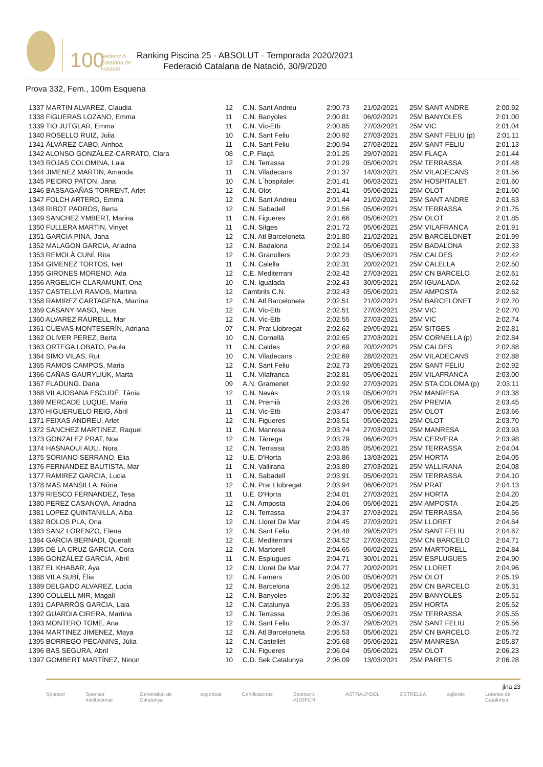100
Federació Catalana de Natació
Ranking Piscina 25 - ABSOLUT - Temporada 2020/2021
Federació Catalana de Natació, 30/9/2020
Prova 332, Fem., 100m Esquena
| 1337 MARTIN ALVAREZ, Claudia | 12 | C.N. Sant Andreu | 2:00.73 | 21/02/2021 | 25M SANT ANDRE | 2:00.92 |
| 1338 FIGUERAS LOZANO, Emma | 11 | C.N. Banyoles | 2:00.81 | 06/02/2021 | 25M BANYOLES | 2:01.00 |
| 1339 TIO JUTGLAR, Emma | 11 | C.N. Vic-Etb | 2:00.85 | 27/03/2021 | 25M VIC | 2:01.04 |
| 1340 ROSELLO RUIZ, Julia | 10 | C.N. Sant Feliu | 2:00.92 | 27/03/2021 | 25M SANT FELIU (p) | 2:01.11 |
| 1341 ÁLVAREZ CABO, Ainhoa | 11 | C.N. Sant Feliu | 2:00.94 | 27/03/2021 | 25M SANT FELIU | 2:01.13 |
| 1342 ALONSO GONZÁLEZ-CARRATO, Clara | 08 | C.P. Flaçà | 2:01.25 | 29/07/2021 | 25M FLAÇA | 2:01.44 |
| 1343 ROJAS COLOMINA, Laia | 12 | C.N. Terrassa | 2:01.29 | 05/06/2021 | 25M TERRASSA | 2:01.48 |
| 1344 JIMENEZ MARTIN, Amanda | 11 | C.N. Viladecans | 2:01.37 | 14/03/2021 | 25M VILADECANS | 2:01.56 |
| 1345 PEIDRO PATON, Jana | 10 | C.N. L´hospitalet | 2:01.41 | 06/03/2021 | 25M HOSPITALET | 2:01.60 |
| 1346 BASSAGAÑAS TORRENT, Arlet | 12 | C.N. Olot | 2:01.41 | 05/06/2021 | 25M OLOT | 2:01.60 |
| 1347 FOLCH ARTERO, Emma | 12 | C.N. Sant Andreu | 2:01.44 | 21/02/2021 | 25M SANT ANDRE | 2:01.63 |
| 1348 RIBOT PADROS, Berta | 12 | C.N. Sabadell | 2:01.56 | 05/06/2021 | 25M TERRASSA | 2:01.75 |
| 1349 SANCHEZ YMBERT, Marina | 11 | C.N. Figueres | 2:01.66 | 05/06/2021 | 25M OLOT | 2:01.85 |
| 1350 FULLERA MARTIN, Vinyet | 11 | C.N. Sitges | 2:01.72 | 05/06/2021 | 25M VILAFRANCA | 2:01.91 |
| 1351 GARCIA PINA, Jana | 12 | C.N. Atl Barceloneta | 2:01.80 | 21/02/2021 | 25M BARCELONET | 2:01.99 |
| 1352 MALAGON GARCIA, Ariadna | 12 | C.N. Badalona | 2:02.14 | 05/06/2021 | 25M BADALONA | 2:02.33 |
| 1353 REMOLÀ CUNÍ, Rita | 12 | C.N. Granollers | 2:02.23 | 05/06/2021 | 25M CALDES | 2:02.42 |
| 1354 GIMENEZ TORTOS, Ivet | 11 | C.N. Calella | 2:02.31 | 20/02/2021 | 25M CALELLA | 2:02.50 |
| 1355 GIRONES MORENO, Ada | 12 | C.E. Mediterrani | 2:02.42 | 27/03/2021 | 25M CN BARCELO | 2:02.61 |
| 1356 ARGELICH CLARAMUNT, Ona | 10 | C.N. Igualada | 2:02.43 | 30/05/2021 | 25M IGUALADA | 2:02.62 |
| 1357 CASTELLVI RAMOS, Martina | 12 | Cambrils C.N. | 2:02.43 | 05/06/2021 | 25M AMPOSTA | 2:02.62 |
| 1358 RAMIREZ CARTAGENA, Martina | 12 | C.N. Atl Barceloneta | 2:02.51 | 21/02/2021 | 25M BARCELONET | 2:02.70 |
| 1359 CASANY MASO, Neus | 12 | C.N. Vic-Etb | 2:02.51 | 27/03/2021 | 25M VIC | 2:02.70 |
| 1360 ALVAREZ RAURELL, Mar | 12 | C.N. Vic-Etb | 2:02.55 | 27/03/2021 | 25M VIC | 2:02.74 |
| 1361 CUEVAS MONTESERÍN, Adriana | 07 | C.N. Prat Llobregat | 2:02.62 | 29/05/2021 | 25M SITGES | 2:02.81 |
| 1362 OLIVER PEREZ, Berta | 10 | C.N. Cornellà | 2:02.65 | 27/03/2021 | 25M CORNELLA (p) | 2:02.84 |
| 1363 ORTEGA LOBATO, Paula | 11 | C.N. Caldes | 2:02.69 | 20/02/2021 | 25M CALDES | 2:02.88 |
| 1364 SIMO VILAS, Rut | 10 | C.N. Viladecans | 2:02.69 | 28/02/2021 | 25M VILADECANS | 2:02.88 |
| 1365 RAMOS CAMPOS, Maria | 12 | C.N. Sant Feliu | 2:02.73 | 29/05/2021 | 25M SANT FELIU | 2:02.92 |
| 1366 CAÑAS GAURYLIUK, Marta | 11 | C.N. Vilafranca | 2:02.81 | 05/06/2021 | 25M VILAFRANCA | 2:03.00 |
| 1367 FLADUNG, Daria | 09 | A.N. Gramenet | 2:02.92 | 27/03/2021 | 25M STA COLOMA (p) | 2:03.11 |
| 1368 VILAJOSANA ESCUDÉ, Tània | 12 | C.N. Navàs | 2:03.19 | 05/06/2021 | 25M MANRESA | 2:03.38 |
| 1369 MERCADE LUQUE, Maria | 11 | C.N. Premià | 2:03.26 | 05/06/2021 | 25M PREMIA | 2:03.45 |
| 1370 HIGUERUELO REIG, Abril | 11 | C.N. Vic-Etb | 2:03.47 | 05/06/2021 | 25M OLOT | 2:03.66 |
| 1371 FEIXAS ANDREU, Arlet | 12 | C.N. Figueres | 2:03.51 | 05/06/2021 | 25M OLOT | 2:03.70 |
| 1372 SANCHEZ MARTINEZ, Raquel | 11 | C.N. Manresa | 2:03.74 | 27/03/2021 | 25M MANRESA | 2:03.93 |
| 1373 GONZALEZ PRAT, Noa | 12 | C.N. Tàrrega | 2:03.79 | 06/06/2021 | 25M CERVERA | 2:03.98 |
| 1374 HASNAOUI AULI, Nora | 12 | C.N. Terrassa | 2:03.85 | 05/06/2021 | 25M TERRASSA | 2:04.04 |
| 1375 SORIANO SERRANO, Elia | 12 | U.E. D'Horta | 2:03.86 | 13/03/2021 | 25M HORTA | 2:04.05 |
| 1376 FERNANDEZ BAUTISTA, Mar | 11 | C.N. Vallirana | 2:03.89 | 27/03/2021 | 25M VALLIRANA | 2:04.08 |
| 1377 RAMIREZ GARCIA, Lucia | 11 | C.N. Sabadell | 2:03.91 | 05/06/2021 | 25M TERRASSA | 2:04.10 |
| 1378 MAS MANSILLA, Núria | 12 | C.N. Prat Llobregat | 2:03.94 | 06/06/2021 | 25M PRAT | 2:04.13 |
| 1379 RIESCO FERNANDEZ, Tesa | 11 | U.E. D'Horta | 2:04.01 | 27/03/2021 | 25M HORTA | 2:04.20 |
| 1380 PEREZ CASANOVA, Ariadna | 12 | C.N. Amposta | 2:04.06 | 05/06/2021 | 25M AMPOSTA | 2:04.25 |
| 1381 LOPEZ QUINTANILLA, Alba | 12 | C.N. Terrassa | 2:04.37 | 27/03/2021 | 25M TERRASSA | 2:04.56 |
| 1382 BOLOS PLA, Ona | 12 | C.N. Lloret De Mar | 2:04.45 | 27/03/2021 | 25M LLORET | 2:04.64 |
| 1383 SANZ LORENZO, Elena | 12 | C.N. Sant Feliu | 2:04.48 | 29/05/2021 | 25M SANT FELIU | 2:04.67 |
| 1384 GARCIA BERNADI, Queralt | 12 | C.E. Mediterrani | 2:04.52 | 27/03/2021 | 25M CN BARCELO | 2:04.71 |
| 1385 DE LA CRUZ GARCIA, Cora | 12 | C.N. Martorell | 2:04.65 | 06/02/2021 | 25M MARTORELL | 2:04.84 |
| 1386 GONZÁLEZ GARCIA, Abril | 11 | C.N. Esplugues | 2:04.71 | 30/01/2021 | 25M ESPLUGUES | 2:04.90 |
| 1387 EL KHABAR, Aya | 12 | C.N. Lloret De Mar | 2:04.77 | 20/02/2021 | 25M LLORET | 2:04.96 |
| 1388 VILA SUBÍ, Èlia | 12 | C.N. Farners | 2:05.00 | 05/06/2021 | 25M OLOT | 2:05.19 |
| 1389 DELGADO ALVAREZ, Lucia | 12 | C.N. Barcelona | 2:05.12 | 05/06/2021 | 25M CN BARCELO | 2:05.31 |
| 1390 COLLELL MIR, Magalí | 12 | C.N. Banyoles | 2:05.32 | 20/03/2021 | 25M BANYOLES | 2:05.51 |
| 1391 CAPARRÓS GARCIA, Laia | 12 | C.N. Catalunya | 2:05.33 | 05/06/2021 | 25M HORTA | 2:05.52 |
| 1392 GUARDIA CIRERA, Martina | 12 | C.N. Terrassa | 2:05.36 | 05/06/2021 | 25M TERRASSA | 2:05.55 |
| 1393 MONTERO TOME, Ana | 12 | C.N. Sant Feliu | 2:05.37 | 29/05/2021 | 25M SANT FELIU | 2:05.56 |
| 1394 MARTINEZ JIMENEZ, Maya | 12 | C.N. Atl Barceloneta | 2:05.53 | 05/06/2021 | 25M CN BARCELO | 2:05.72 |
| 1395 BORREGO PECANINS, Júlia | 12 | C.N. Castellet | 2:05.68 | 05/06/2021 | 25M MANRESA | 2:05.87 |
| 1396 BAS SEGURA, Abril | 12 | C.N. Figueres | 2:06.04 | 05/06/2021 | 25M OLOT | 2:06.23 |
| 1397 GOMBERT MARTÍNEZ, Ninon | 10 | C.D. Sek Catalunya | 2:06.09 | 13/03/2021 | 25M PARETS | 2:06.28 |
jina 23
Sponsor Sponsor Institucional Generalitat de Catalunya esportcat Certificacions Sponsors #100FCN ASTRALPOOL ESTRELLA coβertis Loteries de Catalunya